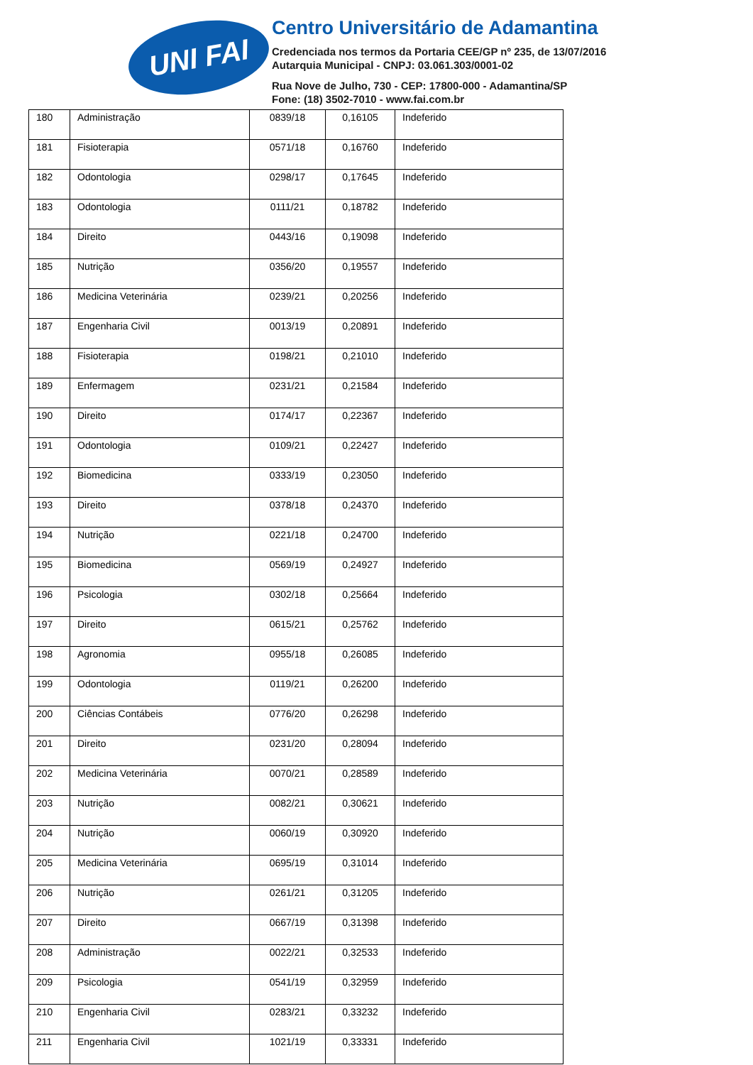UNI FAI
Centro Universitário de Adamantina
Credenciada nos termos da Portaria CEE/GP nº 235, de 13/07/2016
Autarquia Municipal - CNPJ: 03.061.303/0001-02
Rua Nove de Julho, 730 - CEP: 17800-000 - Adamantina/SP
Fone: (18) 3502-7010 - www.fai.com.br
| 180 | Administração | 0839/18 | 0,16105 | Indeferido |
| 181 | Fisioterapia | 0571/18 | 0,16760 | Indeferido |
| 182 | Odontologia | 0298/17 | 0,17645 | Indeferido |
| 183 | Odontologia | 0111/21 | 0,18782 | Indeferido |
| 184 | Direito | 0443/16 | 0,19098 | Indeferido |
| 185 | Nutrição | 0356/20 | 0,19557 | Indeferido |
| 186 | Medicina Veterinária | 0239/21 | 0,20256 | Indeferido |
| 187 | Engenharia Civil | 0013/19 | 0,20891 | Indeferido |
| 188 | Fisioterapia | 0198/21 | 0,21010 | Indeferido |
| 189 | Enfermagem | 0231/21 | 0,21584 | Indeferido |
| 190 | Direito | 0174/17 | 0,22367 | Indeferido |
| 191 | Odontologia | 0109/21 | 0,22427 | Indeferido |
| 192 | Biomedicina | 0333/19 | 0,23050 | Indeferido |
| 193 | Direito | 0378/18 | 0,24370 | Indeferido |
| 194 | Nutrição | 0221/18 | 0,24700 | Indeferido |
| 195 | Biomedicina | 0569/19 | 0,24927 | Indeferido |
| 196 | Psicologia | 0302/18 | 0,25664 | Indeferido |
| 197 | Direito | 0615/21 | 0,25762 | Indeferido |
| 198 | Agronomia | 0955/18 | 0,26085 | Indeferido |
| 199 | Odontologia | 0119/21 | 0,26200 | Indeferido |
| 200 | Ciências Contábeis | 0776/20 | 0,26298 | Indeferido |
| 201 | Direito | 0231/20 | 0,28094 | Indeferido |
| 202 | Medicina Veterinária | 0070/21 | 0,28589 | Indeferido |
| 203 | Nutrição | 0082/21 | 0,30621 | Indeferido |
| 204 | Nutrição | 0060/19 | 0,30920 | Indeferido |
| 205 | Medicina Veterinária | 0695/19 | 0,31014 | Indeferido |
| 206 | Nutrição | 0261/21 | 0,31205 | Indeferido |
| 207 | Direito | 0667/19 | 0,31398 | Indeferido |
| 208 | Administração | 0022/21 | 0,32533 | Indeferido |
| 209 | Psicologia | 0541/19 | 0,32959 | Indeferido |
| 210 | Engenharia Civil | 0283/21 | 0,33232 | Indeferido |
| 211 | Engenharia Civil | 1021/19 | 0,33331 | Indeferido |